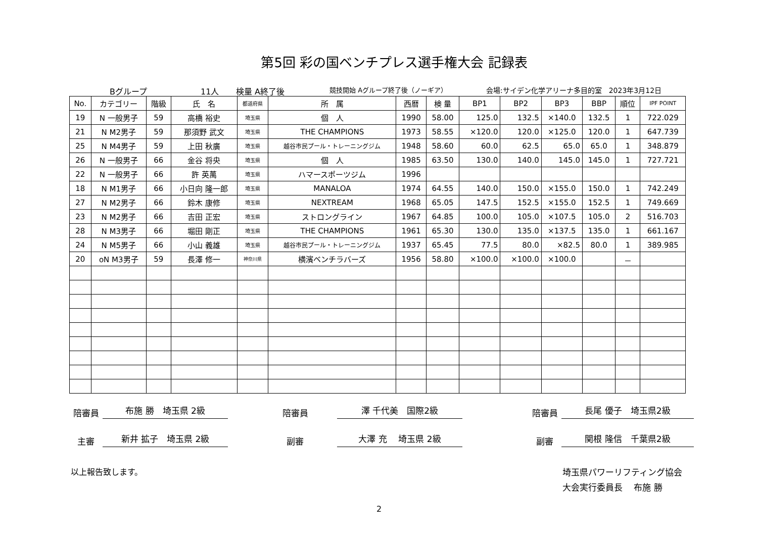第5回 彩の国ベンチプレス選手権大会 記録表
Bグループ 11人 検量 A終了後 競技開始 Aグループ終了後（ノーギア） 会場:サイデン化学アリーナ多目的室　2023年3月12日
| No. | カテゴリー | 階級 | 氏 名 | 都道府県 | 所 属 | 西暦 | 検 量 | BP1 | BP2 | BP3 | BBP | 順位 | IPF POINT |
| --- | --- | --- | --- | --- | --- | --- | --- | --- | --- | --- | --- | --- | --- |
| 19 | N 一般男子 | 59 | 高橋 裕史 | 埼玉県 | 個 人 | 1990 | 58.00 | 125.0 | 132.5 | ×140.0 | 132.5 | 1 | 722.029 |
| 21 | N M2男子 | 59 | 那須野 武文 | 埼玉県 | THE CHAMPIONS | 1973 | 58.55 | ×120.0 | 120.0 | ×125.0 | 120.0 | 1 | 647.739 |
| 25 | N M4男子 | 59 | 上田 秋廣 | 埼玉県 | 越谷市民プール・トレーニングジム | 1948 | 58.60 | 60.0 | 62.5 | 65.0 | 65.0 | 1 | 348.879 |
| 26 | N 一般男子 | 66 | 金谷 将央 | 埼玉県 | 個 人 | 1985 | 63.50 | 130.0 | 140.0 | 145.0 | 145.0 | 1 | 727.721 |
| 22 | N 一般男子 | 66 | 許 英萬 | 埼玉県 | ハマースポーツジム | 1996 | | | | | | | |
| 18 | N M1男子 | 66 | 小日向 隆一郎 | 埼玉県 | MANALOA | 1974 | 64.55 | 140.0 | 150.0 | ×155.0 | 150.0 | 1 | 742.249 |
| 27 | N M2男子 | 66 | 鈴木 康修 | 埼玉県 | NEXTREAM | 1968 | 65.05 | 147.5 | 152.5 | ×155.0 | 152.5 | 1 | 749.669 |
| 23 | N M2男子 | 66 | 吉田 正宏 | 埼玉県 | ストロングライン | 1967 | 64.85 | 100.0 | 105.0 | ×107.5 | 105.0 | 2 | 516.703 |
| 28 | N M3男子 | 66 | 堀田 剛正 | 埼玉県 | THE CHAMPIONS | 1961 | 65.30 | 130.0 | 135.0 | ×137.5 | 135.0 | 1 | 661.167 |
| 24 | N M5男子 | 66 | 小山 義雄 | 埼玉県 | 越谷市民プール・トレーニングジム | 1937 | 65.45 | 77.5 | 80.0 | ×82.5 | 80.0 | 1 | 389.985 |
| 20 | oN M3男子 | 59 | 長澤 修一 | 神奈川県 | 横濱ベンチラバーズ | 1956 | 58.80 | ×100.0 | ×100.0 | ×100.0 | | － | |
陪審員 布施 勝　埼玉県 2級 陪審員 澤 千代美　国際2級 陪審員 長尾 優子　埼玉県2級
主審 新井 拡子　埼玉県 2級 副審 大澤 充　 埼玉県 2級 副審 関根 隆信　千葉県2級
以上報告致します。 埼玉県パワーリフティング協会
大会実行委員長　 布施 勝
2